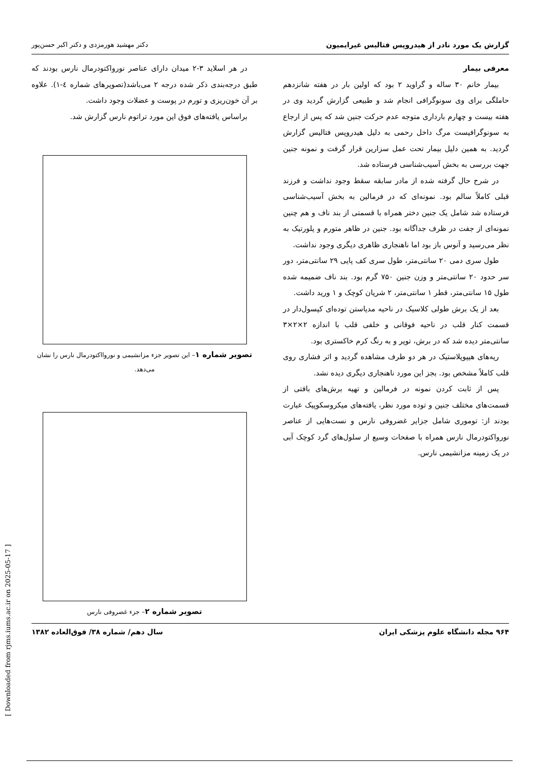گزارش یک مورد نادر از هیدروپس فتالیس غیرایمیون دکتر مهشید هورمزدی و دکتر اکبر حسن‌پور
معرفی بیمار
بیمار خانم ۳۰ ساله و گراوید ۲ بود که اولین بار در هفته شانزدهم حاملگی برای وی سونوگرافی انجام شد و طبیعی گزارش گردید وی در هفته بیست و چهارم بارداری متوجه عدم حرکت جنین شد که پس از ارجاع به سونوگرافیست مرگ داخل رحمی به دلیل هیدروپس فتالیس گزارش گردید. به همین دلیل بیمار تحت عمل سزارین قرار گرفت و نمونه جنین جهت بررسی به بخش آسیب‌شناسی فرستاده شد.
در شرح حال گرفته شده از مادر سابقه سقط وجود نداشت و فرزند قبلی کاملاً سالم بود. نمونه‌ای که در فرمالین به بخش آسیب‌شناسی فرستاده شد شامل یک جنین دختر همراه با قسمتی از بند ناف و هم چنین نمونه‌ای از جفت در ظرف جداگانه بود. جنین در ظاهر متورم و پلورتیک به نظر می‌رسید و آنوس باز بود اما ناهنجاری ظاهری دیگری وجود نداشت.
طول سری دمی ۲۰ سانتی‌متر، طول سری کف پایی ۲۹ سانتی‌متر، دور سر حدود ۲۰ سانتی‌متر و وزن جنین ۷۵۰ گرم بود. بند ناف ضمیمه شده طول ۱۵ سانتی‌متر، قطر ۱ سانتی‌متر، ۲ شریان کوچک و ۱ ورید داشت.
بعد از یک برش طولی کلاسیک در ناحیه مدیاستن توده‌ای کپسول‌دار در قسمت کنار قلب در ناحیه فوقانی و خلفی قلب با اندازه ۲×۲×۳ سانتی‌متر دیده شد که در برش، توپر و به رنگ کرم خاکستری بود.
ریه‌های هیپوپلاستیک در هر دو طرف مشاهده گردید و اثر فشاری روی قلب کاملاً مشخص بود. بجز این مورد ناهنجاری دیگری دیده نشد.
پس از ثابت کردن نمونه در فرمالین و تهیه برش‌های بافتی از قسمت‌های مختلف جنین و توده مورد نظر، یافته‌های میکروسکوپیک عبارت بودند از: توموری شامل جزایر غضروفی نارس و نست‌هایی از عناصر نورواکتودرمال نارس همراه با صفحات وسیع از سلول‌های گرد کوچک آبی در یک زمینه مزانشیمی نارس.
در هر اسلاید ۳-۲ میدان دارای عناصر نورواکتودرمال نارس بودند که طبق درجه‌بندی ذکر شده درجه ۲ می‌باشد(تصویرهای شماره ٤-١). علاوه بر آن خون‌ریزی و تورم در پوست و عضلات وجود داشت.
براساس یافته‌های فوق این مورد تراتوم نارس گزارش شد.
تصویر شماره ۱– این تصویر جزء مزانشیمی و نوروااکتودرمال نارس را نشان می‌دهد.
تصویر شماره ۲– جزء غضروفی نارس
۹۶۴ مجله دانشگاه علوم پزشکی ایران سال دهم/ شماره ۳۸/ فوق‌العاده ۱۳۸۲
[ Downloaded from rjms.iums.ac.ir on 2025-05-17 ]